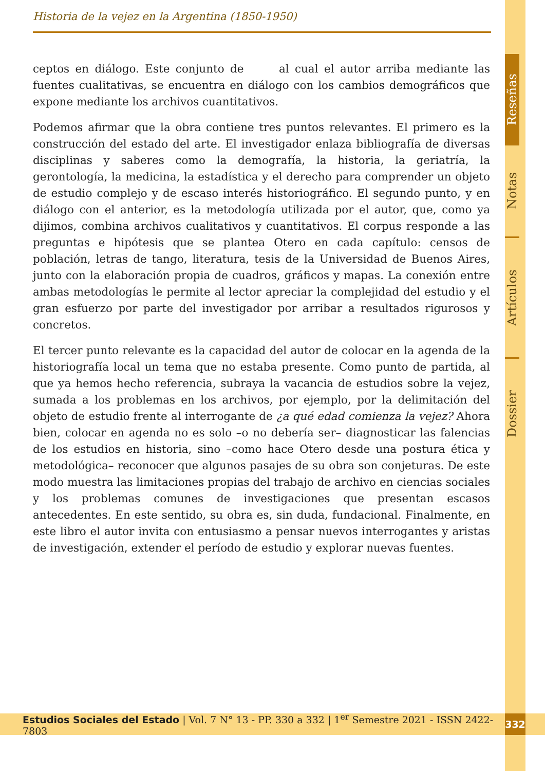Historia de la vejez en la Argentina (1850-1950)
ceptos en diálogo. Este conjunto de al cual el autor arriba mediante las fuentes cualitativas, se encuentra en diálogo con los cambios demográficos que expone mediante los archivos cuantitativos.
Podemos afirmar que la obra contiene tres puntos relevantes. El primero es la construcción del estado del arte. El investigador enlaza bibliografía de diversas disciplinas y saberes como la demografía, la historia, la geriatría, la gerontología, la medicina, la estadística y el derecho para comprender un objeto de estudio complejo y de escaso interés historiográfico. El segundo punto, y en diálogo con el anterior, es la metodología utilizada por el autor, que, como ya dijimos, combina archivos cualitativos y cuantitativos. El corpus responde a las preguntas e hipótesis que se plantea Otero en cada capítulo: censos de población, letras de tango, literatura, tesis de la Universidad de Buenos Aires, junto con la elaboración propia de cuadros, gráficos y mapas. La conexión entre ambas metodologías le permite al lector apreciar la complejidad del estudio y el gran esfuerzo por parte del investigador por arribar a resultados rigurosos y concretos.
El tercer punto relevante es la capacidad del autor de colocar en la agenda de la historiografía local un tema que no estaba presente. Como punto de partida, al que ya hemos hecho referencia, subraya la vacancia de estudios sobre la vejez, sumada a los problemas en los archivos, por ejemplo, por la delimitación del objeto de estudio frente al interrogante de ¿a qué edad comienza la vejez? Ahora bien, colocar en agenda no es solo –o no debería ser– diagnosticar las falencias de los estudios en historia, sino –como hace Otero desde una postura ética y metodológica– reconocer que algunos pasajes de su obra son conjeturas. De este modo muestra las limitaciones propias del trabajo de archivo en ciencias sociales y los problemas comunes de investigaciones que presentan escasos antecedentes. En este sentido, su obra es, sin duda, fundacional. Finalmente, en este libro el autor invita con entusiasmo a pensar nuevos interrogantes y aristas de investigación, extender el período de estudio y explorar nuevas fuentes.
Reseñas
Notas
Artículos
Dossier
Estudios Sociales del Estado | Vol. 7 N° 13 - PP. 330 a 332 | 1<sup>er</sup> Semestre 2021 - ISSN 2422-7803
332